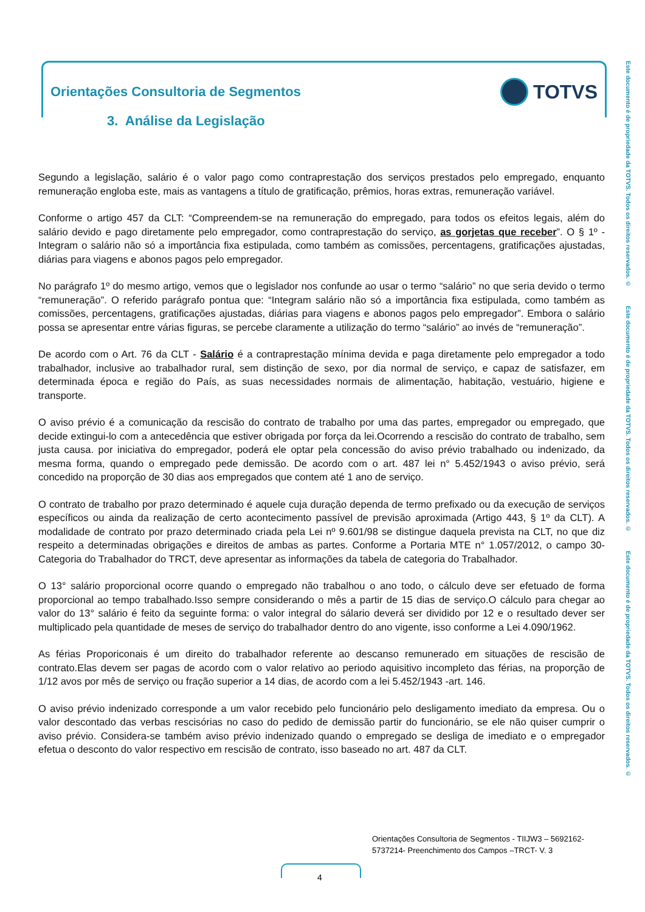Orientações Consultoria de Segmentos
TOTVS
3. Análise da Legislação
Este documento é de propriedade da TOTVS. Todos os direitos reservados. © Este documento é de propriedade da TOTVS. Todos os direitos reservados. © Este documento é de propriedade da TOTVS. Todos os direitos reservados. ©
Segundo a legislação, salário é o valor pago como contraprestação dos serviços prestados pelo empregado, enquanto remuneração engloba este, mais as vantagens a título de gratificação, prêmios, horas extras, remuneração variável.
Conforme o artigo 457 da CLT: “Compreendem-se na remuneração do empregado, para todos os efeitos legais, além do salário devido e pago diretamente pelo empregador, como contraprestação do serviço, as gorjetas que receber”. O § 1º - Integram o salário não só a importância fixa estipulada, como também as comissões, percentagens, gratificações ajustadas, diárias para viagens e abonos pagos pelo empregador.
No parágrafo 1º do mesmo artigo, vemos que o legislador nos confunde ao usar o termo “salário” no que seria devido o termo “remuneração”. O referido parágrafo pontua que: “Integram salário não só a importância fixa estipulada, como também as comissões, percentagens, gratificações ajustadas, diárias para viagens e abonos pagos pelo empregador”. Embora o salário possa se apresentar entre várias figuras, se percebe claramente a utilização do termo “salário” ao invés de “remuneração”.
De acordo com o Art. 76 da CLT - Salário é a contraprestação mínima devida e paga diretamente pelo empregador a todo trabalhador, inclusive ao trabalhador rural, sem distinção de sexo, por dia normal de serviço, e capaz de satisfazer, em determinada época e região do País, as suas necessidades normais de alimentação, habitação, vestuário, higiene e transporte.
O aviso prévio é a comunicação da rescisão do contrato de trabalho por uma das partes, empregador ou empregado, que decide extingui-lo com a antecedência que estiver obrigada por força da lei.Ocorrendo a rescisão do contrato de trabalho, sem justa causa. por iniciativa do empregador, poderá ele optar pela concessão do aviso prévio trabalhado ou indenizado, da mesma forma, quando o empregado pede demissão. De acordo com o art. 487 lei n° 5.452/1943 o aviso prévio, será concedido na proporção de 30 dias aos empregados que contem até 1 ano de serviço.
O contrato de trabalho por prazo determinado é aquele cuja duração dependa de termo prefixado ou da execução de serviços específicos ou ainda da realização de certo acontecimento passível de previsão aproximada (Artigo 443, § 1º da CLT). A modalidade de contrato por prazo determinado criada pela Lei nº 9.601/98 se distingue daquela prevista na CLT, no que diz respeito a determinadas obrigações e direitos de ambas as partes. Conforme a Portaria MTE n° 1.057/2012, o campo 30- Categoria do Trabalhador do TRCT, deve apresentar as informações da tabela de categoria do Trabalhador.
O 13° salário proporcional ocorre quando o empregado não trabalhou o ano todo, o cálculo deve ser efetuado de forma proporcional ao tempo trabalhado.Isso sempre considerando o mês a partir de 15 dias de serviço.O cálculo para chegar ao valor do 13° salário é feito da seguinte forma: o valor integral do sálario deverá ser dividido por 12 e o resultado dever ser multiplicado pela quantidade de meses de serviço do trabalhador dentro do ano vigente, isso conforme a Lei 4.090/1962.
As férias Proporiconais é um direito do trabalhador referente ao descanso remunerado em situações de rescisão de contrato.Elas devem ser pagas de acordo com o valor relativo ao periodo aquisitivo incompleto das férias, na proporção de 1/12 avos por mês de serviço ou fração superior a 14 dias, de acordo com a lei 5.452/1943 -art. 146.
O aviso prévio indenizado corresponde a um valor recebido pelo funcionário pelo desligamento imediato da empresa. Ou o valor descontado das verbas rescisórias no caso do pedido de demissão partir do funcionário, se ele não quiser cumprir o aviso prévio. Considera-se também aviso prévio indenizado quando o empregado se desliga de imediato e o empregador efetua o desconto do valor respectivo em rescisão de contrato, isso baseado no art. 487 da CLT.
Orientações Consultoria de Segmentos - TIIJW3 – 5692162-
5737214- Preenchimento dos Campos –TRCT- V. 3
4